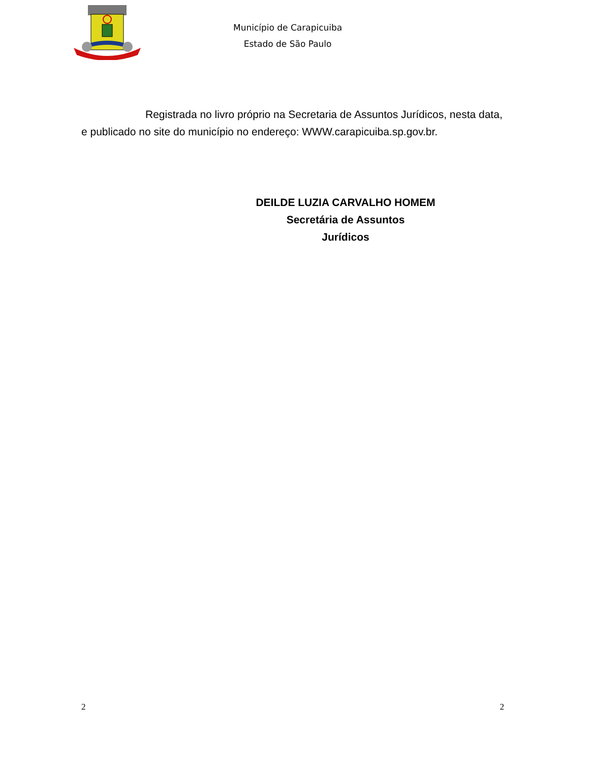Município de Carapicuiba
Estado de São Paulo
Registrada no livro próprio na Secretaria de Assuntos Jurídicos, nesta data, e publicado no site do município no endereço: WWW.carapicuiba.sp.gov.br.
DEILDE LUZIA CARVALHO HOMEM
Secretária de Assuntos
Jurídicos
2 2